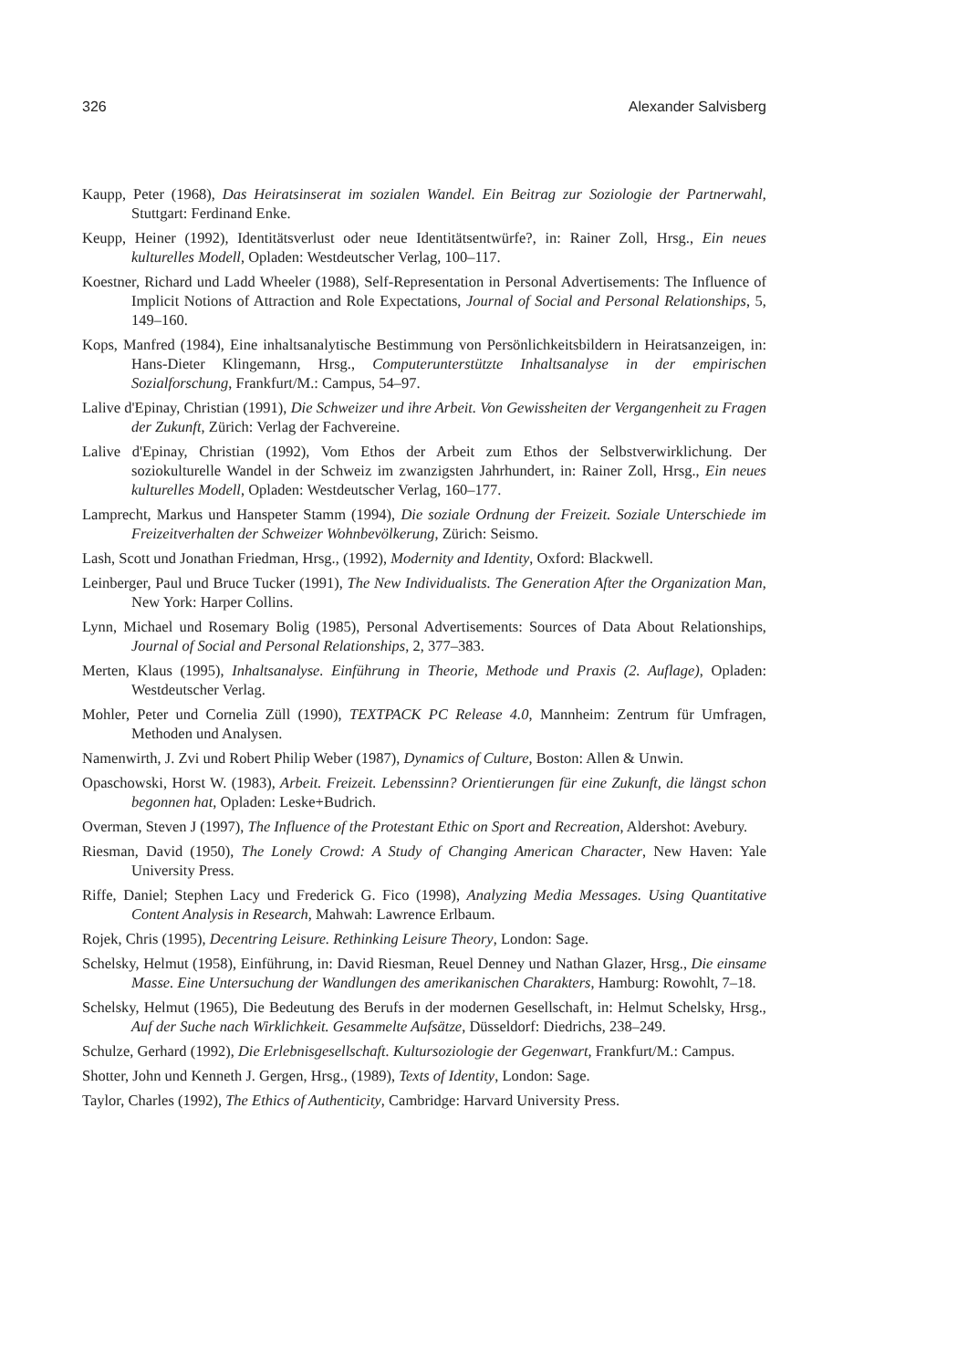326 Alexander Salvisberg
Kaupp, Peter (1968), Das Heiratsinserat im sozialen Wandel. Ein Beitrag zur Soziologie der Partnerwahl, Stuttgart: Ferdinand Enke.
Keupp, Heiner (1992), Identitätsverlust oder neue Identitätsentwürfe?, in: Rainer Zoll, Hrsg., Ein neues kulturelles Modell, Opladen: Westdeutscher Verlag, 100–117.
Koestner, Richard und Ladd Wheeler (1988), Self-Representation in Personal Advertisements: The Influence of Implicit Notions of Attraction and Role Expectations, Journal of Social and Personal Relationships, 5, 149–160.
Kops, Manfred (1984), Eine inhaltsanalytische Bestimmung von Persönlichkeitsbildern in Heiratsanzeigen, in: Hans-Dieter Klingemann, Hrsg., Computerunterstützte Inhaltsanalyse in der empirischen Sozialforschung, Frankfurt/M.: Campus, 54–97.
Lalive d'Epinay, Christian (1991), Die Schweizer und ihre Arbeit. Von Gewissheiten der Vergangenheit zu Fragen der Zukunft, Zürich: Verlag der Fachvereine.
Lalive d'Epinay, Christian (1992), Vom Ethos der Arbeit zum Ethos der Selbstverwirklichung. Der soziokulturelle Wandel in der Schweiz im zwanzigsten Jahrhundert, in: Rainer Zoll, Hrsg., Ein neues kulturelles Modell, Opladen: Westdeutscher Verlag, 160–177.
Lamprecht, Markus und Hanspeter Stamm (1994), Die soziale Ordnung der Freizeit. Soziale Unterschiede im Freizeitverhalten der Schweizer Wohnbevölkerung, Zürich: Seismo.
Lash, Scott und Jonathan Friedman, Hrsg., (1992), Modernity and Identity, Oxford: Blackwell.
Leinberger, Paul und Bruce Tucker (1991), The New Individualists. The Generation After the Organization Man, New York: Harper Collins.
Lynn, Michael und Rosemary Bolig (1985), Personal Advertisements: Sources of Data About Relationships, Journal of Social and Personal Relationships, 2, 377–383.
Merten, Klaus (1995), Inhaltsanalyse. Einführung in Theorie, Methode und Praxis (2. Auflage), Opladen: Westdeutscher Verlag.
Mohler, Peter und Cornelia Züll (1990), TEXTPACK PC Release 4.0, Mannheim: Zentrum für Umfragen, Methoden und Analysen.
Namenwirth, J. Zvi und Robert Philip Weber (1987), Dynamics of Culture, Boston: Allen & Unwin.
Opaschowski, Horst W. (1983), Arbeit. Freizeit. Lebenssinn? Orientierungen für eine Zukunft, die längst schon begonnen hat, Opladen: Leske+Budrich.
Overman, Steven J (1997), The Influence of the Protestant Ethic on Sport and Recreation, Aldershot: Avebury.
Riesman, David (1950), The Lonely Crowd: A Study of Changing American Character, New Haven: Yale University Press.
Riffe, Daniel; Stephen Lacy und Frederick G. Fico (1998), Analyzing Media Messages. Using Quantitative Content Analysis in Research, Mahwah: Lawrence Erlbaum.
Rojek, Chris (1995), Decentring Leisure. Rethinking Leisure Theory, London: Sage.
Schelsky, Helmut (1958), Einführung, in: David Riesman, Reuel Denney und Nathan Glazer, Hrsg., Die einsame Masse. Eine Untersuchung der Wandlungen des amerikanischen Charakters, Hamburg: Rowohlt, 7–18.
Schelsky, Helmut (1965), Die Bedeutung des Berufs in der modernen Gesellschaft, in: Helmut Schelsky, Hrsg., Auf der Suche nach Wirklichkeit. Gesammelte Aufsätze, Düsseldorf: Diedrichs, 238–249.
Schulze, Gerhard (1992), Die Erlebnisgesellschaft. Kultursoziologie der Gegenwart, Frankfurt/M.: Campus.
Shotter, John und Kenneth J. Gergen, Hrsg., (1989), Texts of Identity, London: Sage.
Taylor, Charles (1992), The Ethics of Authenticity, Cambridge: Harvard University Press.